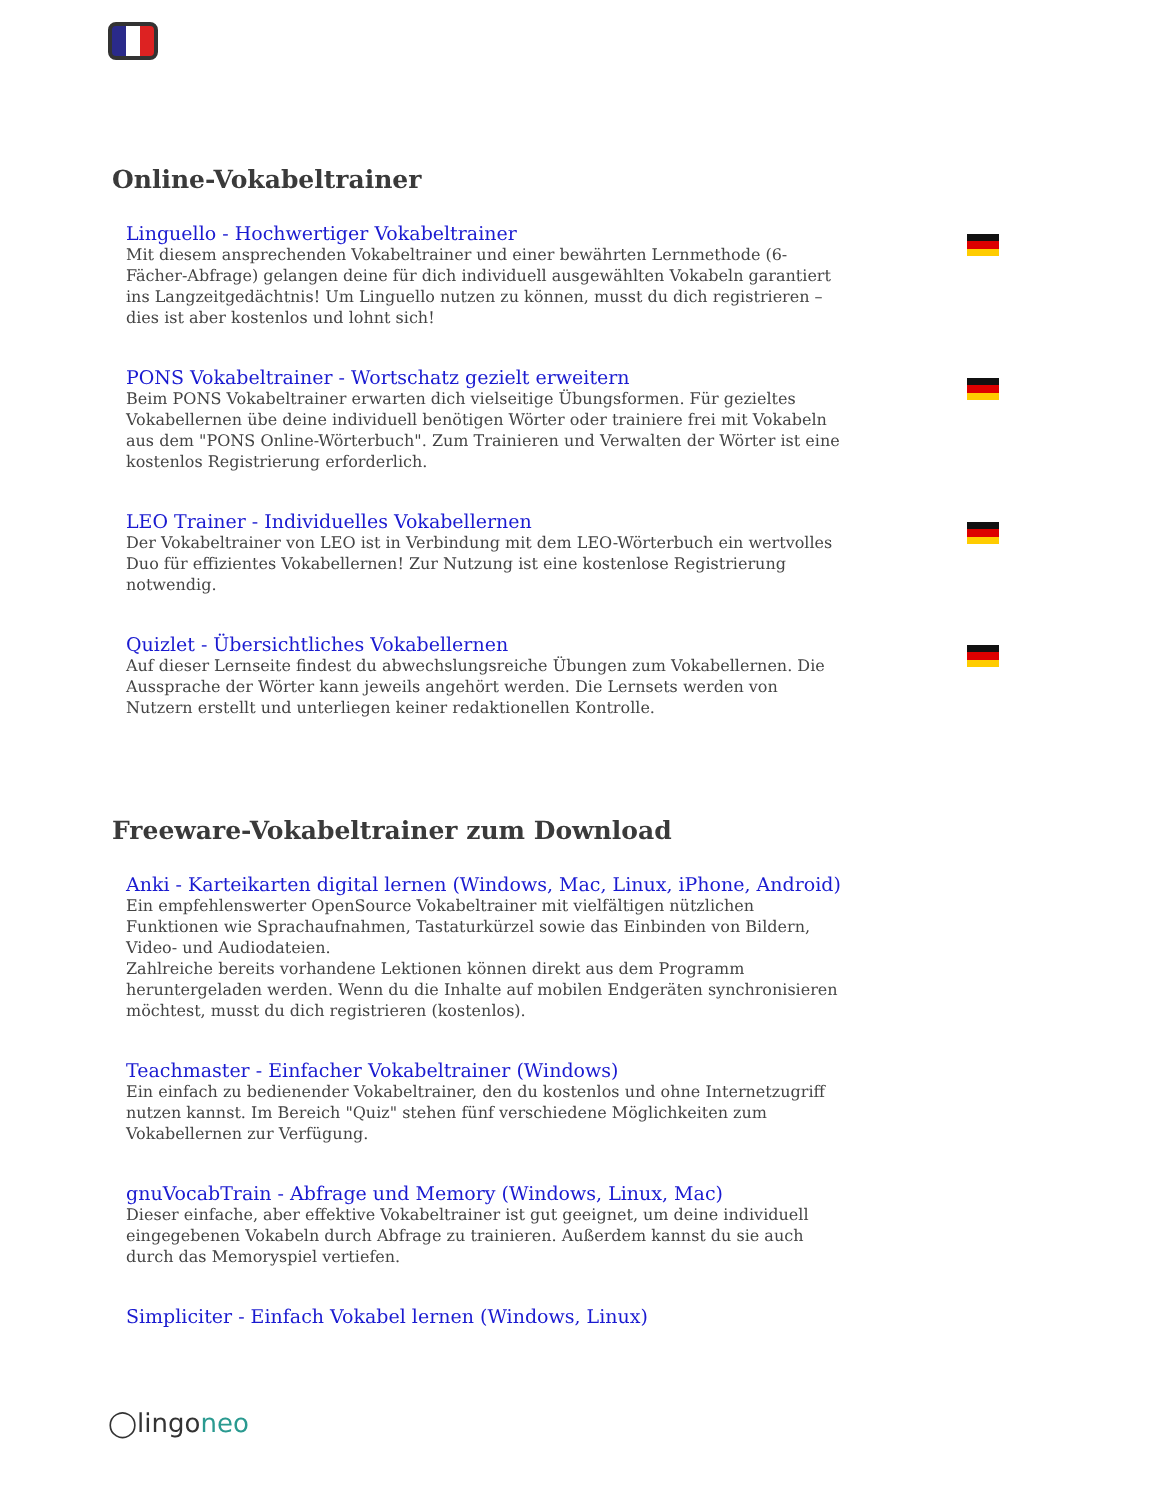Online-Vokabeltrainer
Linguello - Hochwertiger Vokabeltrainer
Mit diesem ansprechenden Vokabeltrainer und einer bewährten Lernmethode (6-Fächer-Abfrage) gelangen deine für dich individuell ausgewählten Vokabeln garantiert ins Langzeitgedächtnis! Um Linguello nutzen zu können, musst du dich registrieren – dies ist aber kostenlos und lohnt sich!
PONS Vokabeltrainer - Wortschatz gezielt erweitern
Beim PONS Vokabeltrainer erwarten dich vielseitige Übungsformen. Für gezieltes Vokabellernen übe deine individuell benötigen Wörter oder trainiere frei mit Vokabeln aus dem "PONS Online-Wörterbuch". Zum Trainieren und Verwalten der Wörter ist eine kostenlos Registrierung erforderlich.
LEO Trainer - Individuelles Vokabellernen
Der Vokabeltrainer von LEO ist in Verbindung mit dem LEO-Wörterbuch ein wertvolles Duo für effizientes Vokabellernen! Zur Nutzung ist eine kostenlose Registrierung notwendig.
Quizlet - Übersichtliches Vokabellernen
Auf dieser Lernseite findest du abwechslungsreiche Übungen zum Vokabellernen. Die Aussprache der Wörter kann jeweils angehört werden. Die Lernsets werden von Nutzern erstellt und unterliegen keiner redaktionellen Kontrolle.
Freeware-Vokabeltrainer zum Download
Anki - Karteikarten digital lernen (Windows, Mac, Linux, iPhone, Android)
Ein empfehlenswerter OpenSource Vokabeltrainer mit vielfältigen nützlichen Funktionen wie Sprachaufnahmen, Tastaturkürzel sowie das Einbinden von Bildern, Video- und Audiodateien.
Zahlreiche bereits vorhandene Lektionen können direkt aus dem Programm heruntergeladen werden. Wenn du die Inhalte auf mobilen Endgeräten synchronisieren möchtest, musst du dich registrieren (kostenlos).
Teachmaster - Einfacher Vokabeltrainer (Windows)
Ein einfach zu bedienender Vokabeltrainer, den du kostenlos und ohne Internetzugriff nutzen kannst. Im Bereich "Quiz" stehen fünf verschiedene Möglichkeiten zum Vokabellernen zur Verfügung.
gnuVocabTrain - Abfrage und Memory (Windows, Linux, Mac)
Dieser einfache, aber effektive Vokabeltrainer ist gut geeignet, um deine individuell eingegebenen Vokabeln durch Abfrage zu trainieren. Außerdem kannst du sie auch durch das Memoryspiel vertiefen.
Simpliciter - Einfach Vokabel lernen (Windows, Linux)
◯lingoneo